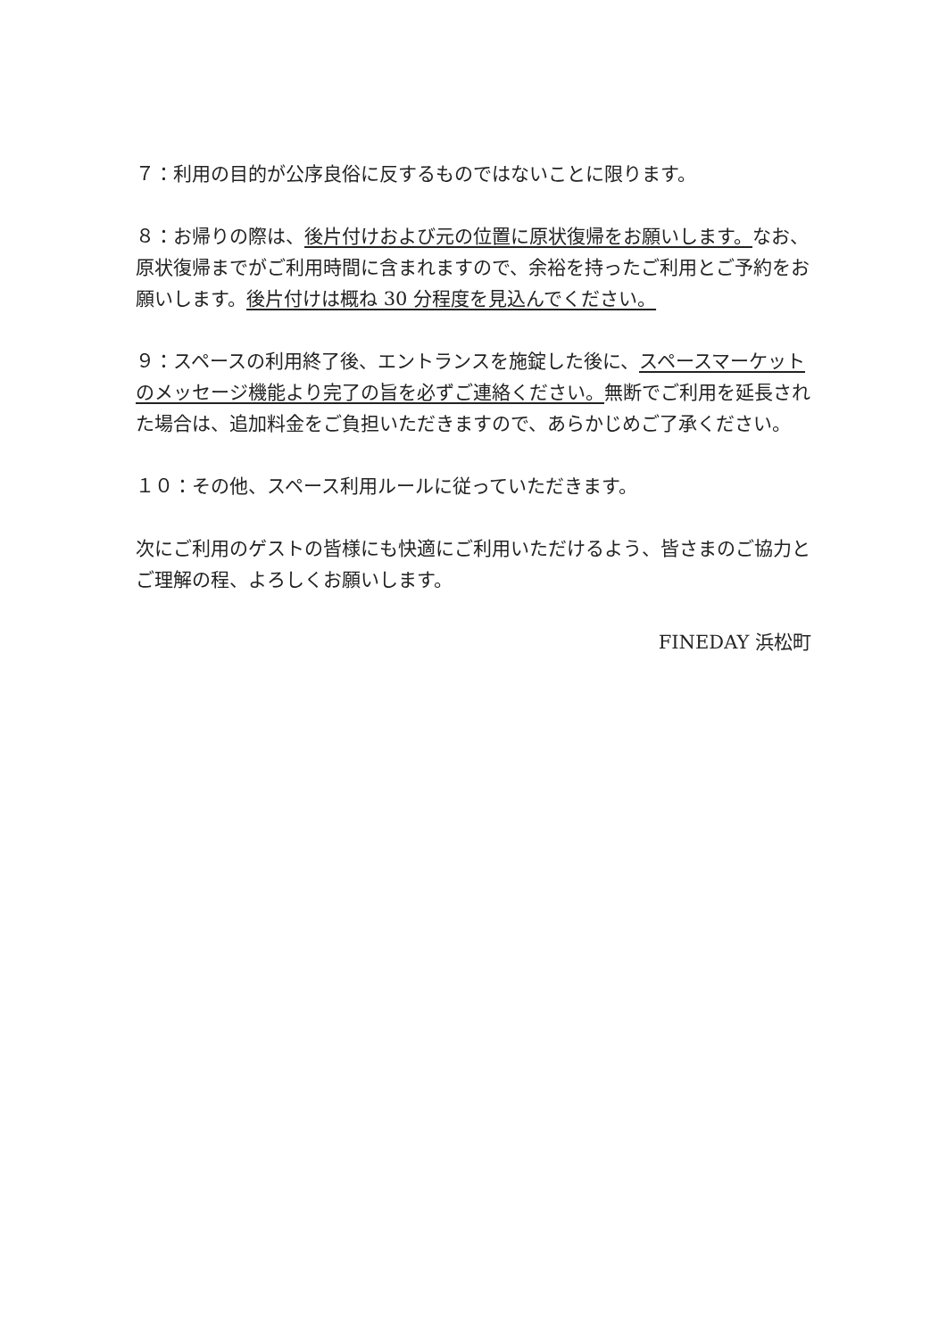７：利用の目的が公序良俗に反するものではないことに限ります。
８：お帰りの際は、後片付けおよび元の位置に原状復帰をお願いします。なお、原状復帰までがご利用時間に含まれますので、余裕を持ったご利用とご予約をお願いします。後片付けは概ね 30 分程度を見込んでください。
９：スペースの利用終了後、エントランスを施錠した後に、スペースマーケットのメッセージ機能より完了の旨を必ずご連絡ください。無断でご利用を延長された場合は、追加料金をご負担いただきますので、あらかじめご了承ください。
１０：その他、スペース利用ルールに従っていただきます。
次にご利用のゲストの皆様にも快適にご利用いただけるよう、皆さまのご協力とご理解の程、よろしくお願いします。
FINEDAY 浜松町